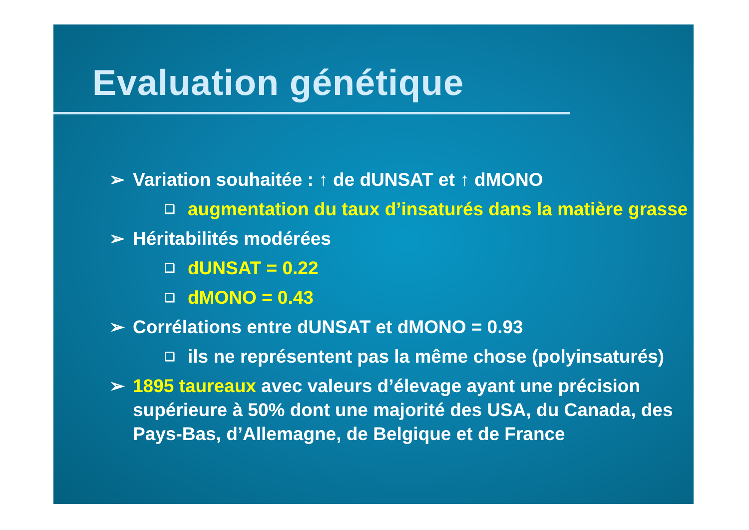Evaluation génétique
➢ Variation souhaitée : ↑ de dUNSAT et ↑ dMONO
❑ augmentation du taux d’insaturés dans la matière grasse
➢ Héritabilités modérées
❑ dUNSAT = 0.22
❑ dMONO = 0.43
➢ Corrélations entre dUNSAT et dMONO = 0.93
❑ ils ne représentent pas la même chose (polyinsaturés)
➢ 1895 taureaux avec valeurs d’élevage ayant une précision supérieure à 50% dont une majorité des USA, du Canada, des Pays-Bas, d’Allemagne, de Belgique et de France